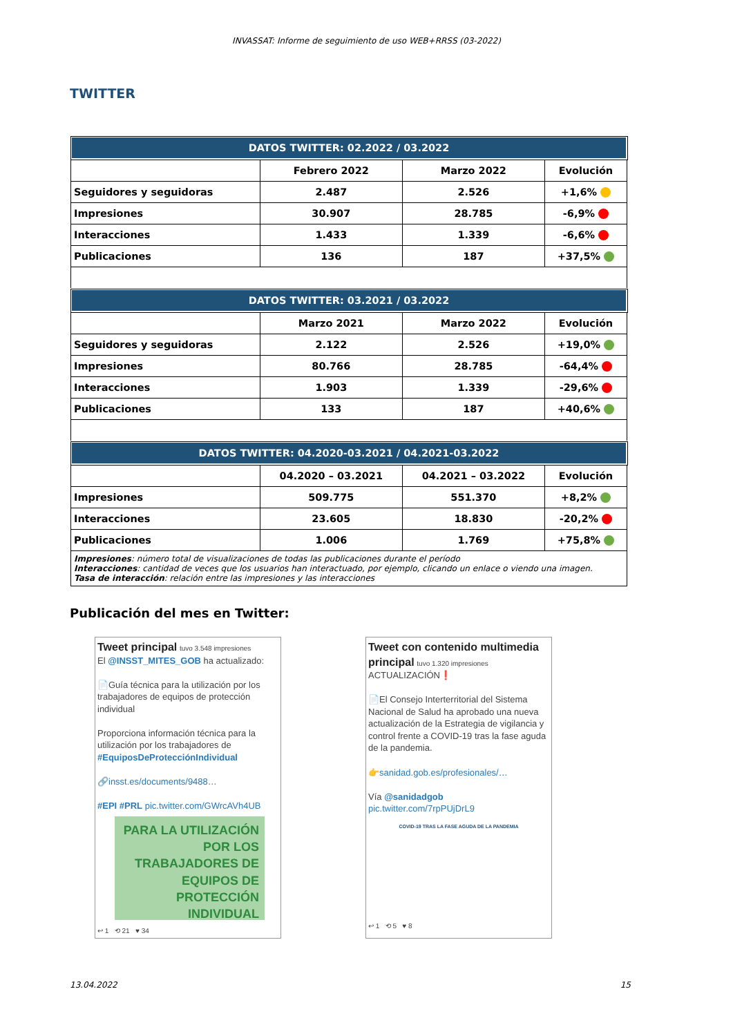INVASSAT: Informe de seguimiento de uso WEB+RRSS (03-2022)
TWITTER
| DATOS TWITTER: 02.2022 / 03.2022 | | | |
| --- | --- | --- | --- |
| | Febrero 2022 | Marzo 2022 | Evolución |
| Seguidores y seguidoras | 2.487 | 2.526 | +1,6% |
| Impresiones | 30.907 | 28.785 | -6,9% |
| Interacciones | 1.433 | 1.339 | -6,6% |
| Publicaciones | 136 | 187 | +37,5% |
| DATOS TWITTER: 03.2021 / 03.2022 | | | |
| | Marzo 2021 | Marzo 2022 | Evolución |
| Seguidores y seguidoras | 2.122 | 2.526 | +19,0% |
| Impresiones | 80.766 | 28.785 | -64,4% |
| Interacciones | 1.903 | 1.339 | -29,6% |
| Publicaciones | 133 | 187 | +40,6% |
| DATOS TWITTER: 04.2020-03.2021 / 04.2021-03.2022 | | | |
| | 04.2020 – 03.2021 | 04.2021 – 03.2022 | Evolución |
| Impresiones | 509.775 | 551.370 | +8,2% |
| Interacciones | 23.605 | 18.830 | -20,2% |
| Publicaciones | 1.006 | 1.769 | +75,8% |
| Impresiones : número total de visualizaciones de todas las publicaciones durante el período Interacciones : cantidad de veces que los usuarios han interactuado, por ejemplo, clicando un enlace o viendo una imagen. Tasa de interacción : relación entre las impresiones y las interacciones | | | |
Publicación del mes en Twitter:
Tweet principal tuvo 3.548 impresiones
El @INSST_MITES_GOB ha actualizado:
📄Guía técnica para la utilización por los trabajadores de equipos de protección individual
Proporciona información técnica para la utilización por los trabajadores de #EquiposDeProtecciónIndividual
🔗insst.es/documents/9488…
#EPI #PRL pic.twitter.com/GWrcAVh4UB
PARA LA UTILIZACIÓN POR LOS TRABAJADORES DE EQUIPOS DE PROTECCIÓN INDIVIDUAL
↩ 1 ⟲ 21 ♥ 34
Tweet con contenido multimedia principal tuvo 1.320 impresiones
ACTUALIZACIÓN❗
📄El Consejo Interterritorial del Sistema Nacional de Salud ha aprobado una nueva actualización de la Estrategia de vigilancia y control frente a COVID-19 tras la fase aguda de la pandemia.
👉sanidad.gob.es/profesionales/…
Vía @sanidadgob
pic.twitter.com/7rpPUjDrL9
COVID-19 TRAS LA FASE AGUDA DE LA PANDEMIA
↩ 1 ⟲ 5 ♥ 8
13.04.2022 15